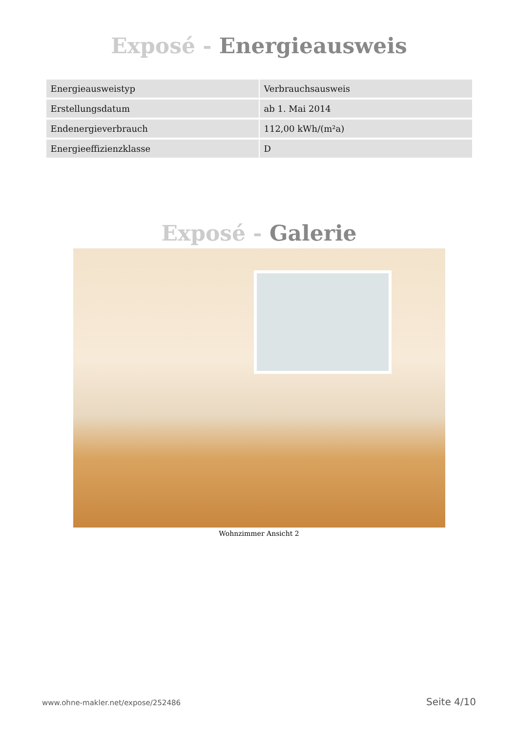Exposé - Energieausweis
| Energieausweistyp | Verbrauchsausweis |
| Erstellungsdatum | ab 1. Mai 2014 |
| Endenergieverbrauch | 112,00 kWh/(m²a) |
| Energieeffizienzklasse | D |
Exposé - Galerie
Wohnzimmer Ansicht 2
www.ohne-makler.net/expose/252486 Seite 4/10